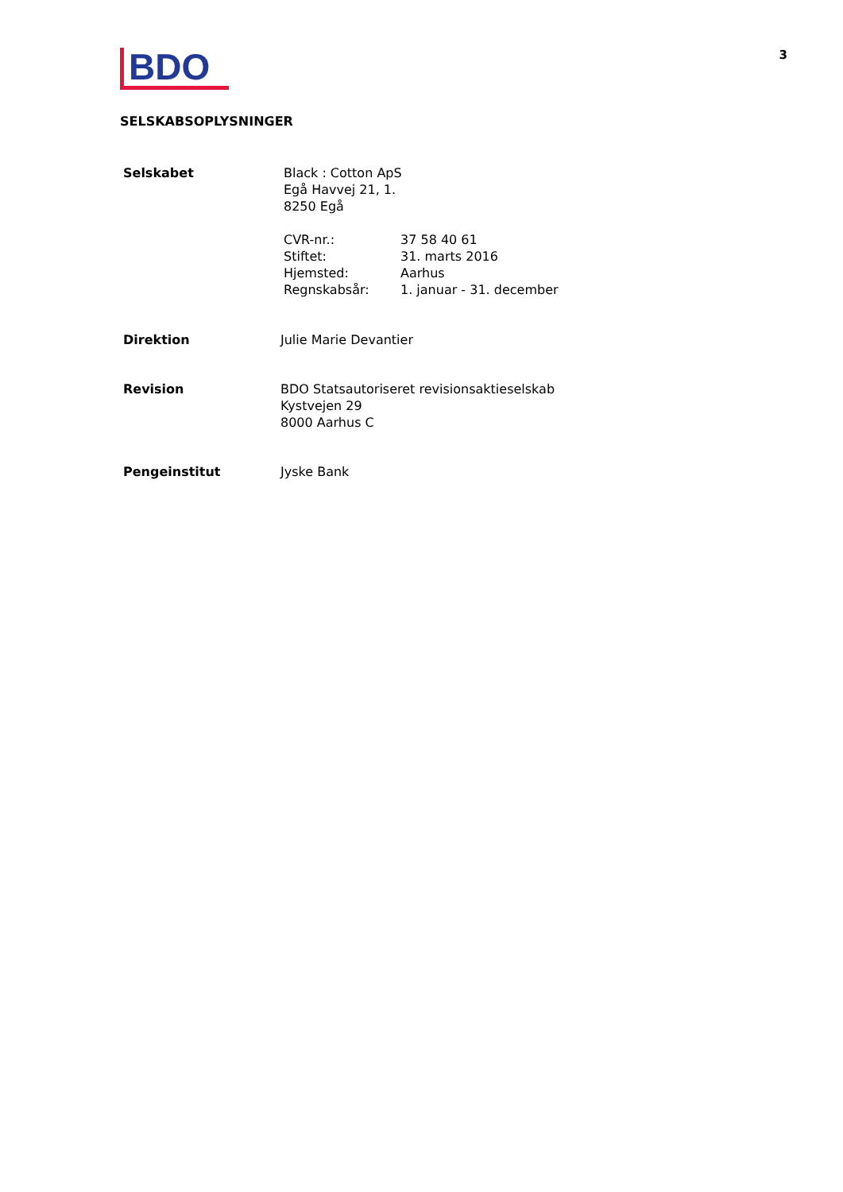BDO
3
SELSKABSOPLYSNINGER
Selskabet Black : Cotton ApS
Egå Havvej 21, 1.
8250 Egå
| CVR-nr.: | 37 58 40 61 |
| Stiftet: | 31. marts 2016 |
| Hjemsted: | Aarhus |
| Regnskabsår: | 1. januar - 31. december |
Direktion Julie Marie Devantier
Revision BDO Statsautoriseret revisionsaktieselskab
Kystvejen 29
8000 Aarhus C
Pengeinstitut Jyske Bank